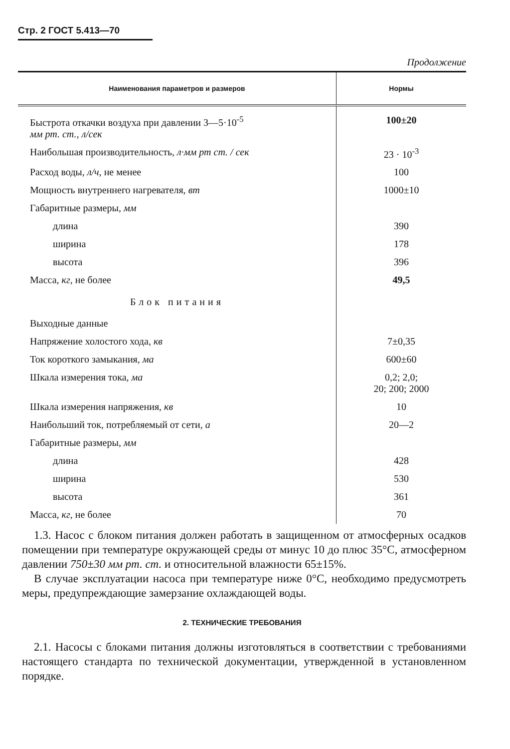Стр. 2 ГОСТ 5.413—70
Продолжение
| Наименования параметров и размеров | Нормы |
| --- | --- |
| Быстрота откачки воздуха при давлении 3—5·10<sup>-5</sup> мм рт. ст., л/сек | 100±20 |
| Наибольшая производительность, л·мм рт ст. / сек | 23 · 10<sup>-3</sup> |
| Расход воды, л/ч, не менее | 100 |
| Мощность внутреннего нагревателя, вт | 1000±10 |
| Габаритные размеры, мм | |
| длина | 390 |
| ширина | 178 |
| высота | 396 |
| Масса, кг, не более | 49,5 |
| Блок питания | |
| Выходные данные | |
| Напряжение холостого хода, кв | 7±0,35 |
| Ток короткого замыкания, ма | 600±60 |
| Шкала измерения тока, ма | 0,2; 2,0; 20; 200; 2000 |
| Шкала измерения напряжения, кв | 10 |
| Наибольший ток, потребляемый от сети, а | 20—2 |
| Габаритные размеры, мм | |
| длина | 428 |
| ширина | 530 |
| высота | 361 |
| Масса, кг, не более | 70 |
1.3. Насос с блоком питания должен работать в защищенном от атмосферных осадков помещении при температуре окружающей среды от минус 10 до плюс 35°С, атмосферном давлении 750±30 мм рт. ст. и относительной влажности 65±15%.
В случае эксплуатации насоса при температуре ниже 0°С, необходимо предусмотреть меры, предупреждающие замерзание охлаждающей воды.
2. ТЕХНИЧЕСКИЕ ТРЕБОВАНИЯ
2.1. Насосы с блоками питания должны изготовляться в соответствии с требованиями настоящего стандарта по технической документации, утвержденной в установленном порядке.